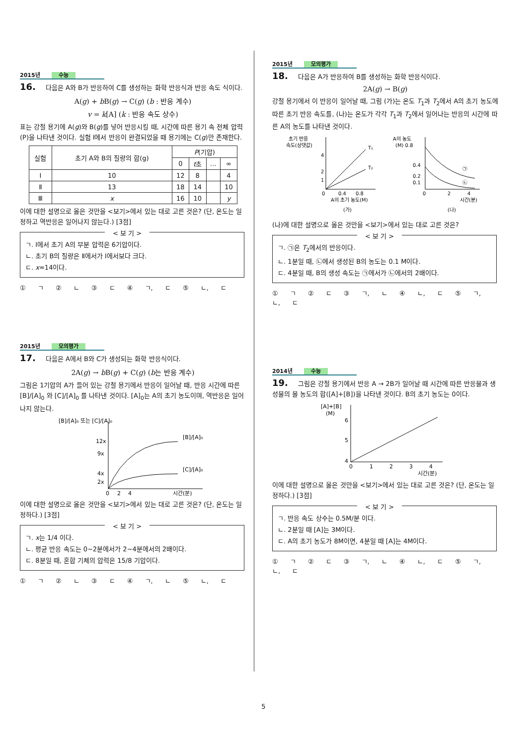2015년 수능
16. 다음은 A와 B가 반응하여 C를 생성하는 화학 반응식과 반응 속도 식이다.
A(g) + b B(g) → C(g) (b : 반응 계수)
v = k[A] (k : 반응 속도 상수)
표는 강철 용기에 A(g)와 B(g)를 넣어 반응시킬 때, 시간에 따른 용기 속 전체 압력(P)을 나타낸 것이다. 실험 Ⅰ에서 반응이 완결되었을 때 용기에는 C(g)만 존재한다.
| 실험 | 초기 A와 B의 질량의 합(g) | P (기압) | | | |
| --- | --- | --- | --- | --- | --- |
| | | 0 | t 초 | … | ∞ |
| Ⅰ | 10 | 12 | 8 | | 4 |
| Ⅱ | 13 | 18 | 14 | | 10 |
| Ⅲ | x | 16 | 10 | | y |
이에 대한 설명으로 옳은 것만을 <보기>에서 있는 대로 고른 것은? (단, 온도는 일정하고 역반응은 일어나지 않는다.) [3점]
< 보 기 >
ㄱ. Ⅰ에서 초기 A의 부분 압력은 6기압이다.
ㄴ. 초기 B의 질량은 Ⅱ에서가 Ⅰ에서보다 크다.
ㄷ. x=14이다.
① ㄱ ② ㄴ ③ ㄷ ④ ㄱ, ㄷ ⑤ ㄴ, ㄷ
2015년 모의평가
17. 다음은 A에서 B와 C가 생성되는 화학 반응식이다.
2A(g) → b B(g) + C(g) (b는 반응 계수)
그림은 1기압의 A가 들어 있는 강철 용기에서 반응이 일어날 때, 반응 시간에 따른 [B]/[A]<sub>0</sub> 와 [C]/[A]<sub>0</sub> 를 나타낸 것이다. [A]<sub>0</sub>는 A의 초기 농도이며, 역반응은 일어나지 않는다.
[B]/[A]₀ 또는 [C]/[A]₀
12x
9x
4x
2x
0
2
4
시간(분)
[B]/[A]₀
[C]/[A]₀
이에 대한 설명으로 옳은 것만을 <보기>에서 있는 대로 고른 것은? (단, 온도는 일정하다.) [3점]
< 보 기 >
ㄱ. x는 1/4 이다.
ㄴ. 평균 반응 속도는 0~2분에서가 2~4분에서의 2배이다.
ㄷ. 8분일 때, 혼합 기체의 압력은 15/8 기압이다.
① ㄱ ② ㄴ ③ ㄷ ④ ㄱ, ㄴ ⑤ ㄴ, ㄷ
2015년 모의평가
18. 다음은 A가 반응하여 B를 생성하는 화학 반응식이다.
2A(g) → B(g)
강철 용기에서 이 반응이 일어날 때, 그림 (가)는 온도 T<sub>1</sub>과 T<sub>2</sub>에서 A의 초기 농도에 따른 초기 반응 속도를, (나)는 온도가 각각 T<sub>1</sub>과 T<sub>2</sub>에서 일어나는 반응의 시간에 따른 A의 농도를 나타낸 것이다.
초기 반응
속도(상댓값)
T₁
T₂
4
2
1
0
0.4
0.8
A의 초기 농도(M)
(가)
A의 농도
(M) 0.8
㉠
㉡
0.4
0.2
0.1
0
2
4
시간(분)
(나)
(나)에 대한 설명으로 옳은 것만을 <보기>에서 있는 대로 고른 것은?
< 보 기 >
ㄱ. ㉠은 T<sub>2</sub>에서의 반응이다.
ㄴ. 1분일 때, ㉡에서 생성된 B의 농도는 0.1 M이다.
ㄷ. 4분일 때, B의 생성 속도는 ㉠에서가 ㉡에서의 2배이다.
① ㄱ ② ㄷ ③ ㄱ, ㄴ ④ ㄴ, ㄷ ⑤ ㄱ, ㄴ, ㄷ
2014년 수능
19. 그림은 강철 용기에서 반응 A → 2B가 일어날 때 시간에 따른 반응물과 생성물의 몰 농도의 합([A]+[B])을 나타낸 것이다. B의 초기 농도는 0이다.
[A]+[B]
(M)
6
5
4
0
1
2
3
4
시간(분)
이에 대한 설명으로 옳은 것만을 <보기>에서 있는 대로 고른 것은? (단, 온도는 일정하다.) [3점]
< 보 기 >
ㄱ. 반응 속도 상수는 0.5M/분 이다.
ㄴ. 2분일 때 [A]는 3M이다.
ㄷ. A의 초기 농도가 8M이면, 4분일 때 [A]는 4M이다.
① ㄱ ② ㄷ ③ ㄱ, ㄴ ④ ㄴ, ㄷ ⑤ ㄱ, ㄴ, ㄷ
5